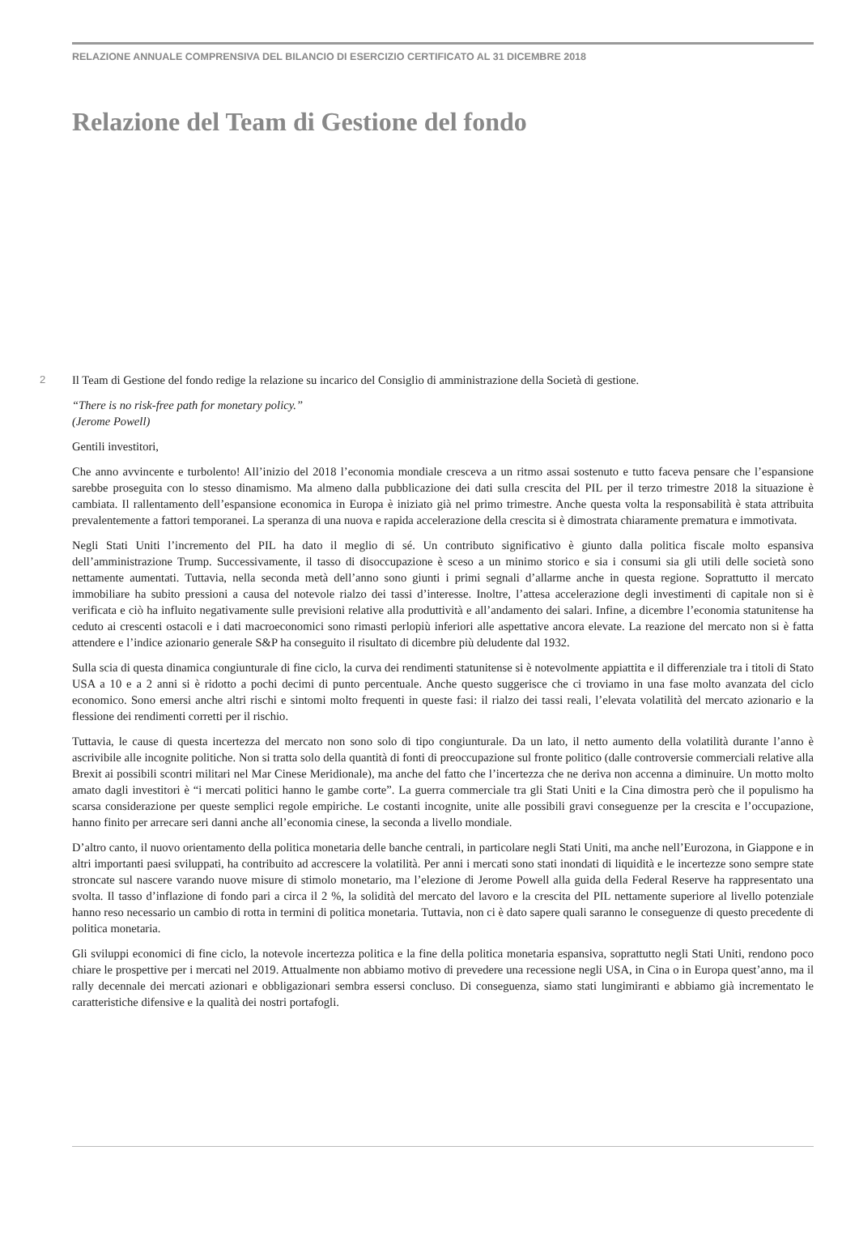RELAZIONE ANNUALE COMPRENSIVA DEL BILANCIO DI ESERCIZIO CERTIFICATO AL 31 DICEMBRE 2018
Relazione del Team di Gestione del fondo
2 Il Team di Gestione del fondo redige la relazione su incarico del Consiglio di amministrazione della Società di gestione.
“There is no risk-free path for monetary policy.”
(Jerome Powell)
Gentili investitori,
Che anno avvincente e turbolento! All’inizio del 2018 l’economia mondiale cresceva a un ritmo assai sostenuto e tutto faceva pensare che l’espansione sarebbe proseguita con lo stesso dinamismo. Ma almeno dalla pubblicazione dei dati sulla crescita del PIL per il terzo trimestre 2018 la situazione è cambiata. Il rallentamento dell’espansione economica in Europa è iniziato già nel primo trimestre. Anche questa volta la responsabilità è stata attribuita prevalentemente a fattori temporanei. La speranza di una nuova e rapida accelerazione della crescita si è dimostrata chiaramente prematura e immotivata.
Negli Stati Uniti l’incremento del PIL ha dato il meglio di sé. Un contributo significativo è giunto dalla politica fiscale molto espansiva dell’amministrazione Trump. Successivamente, il tasso di disoccupazione è sceso a un minimo storico e sia i consumi sia gli utili delle società sono nettamente aumentati. Tuttavia, nella seconda metà dell’anno sono giunti i primi segnali d’allarme anche in questa regione. Soprattutto il mercato immobiliare ha subito pressioni a causa del notevole rialzo dei tassi d’interesse. Inoltre, l’attesa accelerazione degli investimenti di capitale non si è verificata e ciò ha influito negativamente sulle previsioni relative alla produttività e all’andamento dei salari. Infine, a dicembre l’economia statunitense ha ceduto ai crescenti ostacoli e i dati macroeconomici sono rimasti perlopiù inferiori alle aspettative ancora elevate. La reazione del mercato non si è fatta attendere e l’indice azionario generale S&P ha conseguito il risultato di dicembre più deludente dal 1932.
Sulla scia di questa dinamica congiunturale di fine ciclo, la curva dei rendimenti statunitense si è notevolmente appiattita e il differenziale tra i titoli di Stato USA a 10 e a 2 anni si è ridotto a pochi decimi di punto percentuale. Anche questo suggerisce che ci troviamo in una fase molto avanzata del ciclo economico. Sono emersi anche altri rischi e sintomi molto frequenti in queste fasi: il rialzo dei tassi reali, l’elevata volatilità del mercato azionario e la flessione dei rendimenti corretti per il rischio.
Tuttavia, le cause di questa incertezza del mercato non sono solo di tipo congiunturale. Da un lato, il netto aumento della volatilità durante l’anno è ascrivibile alle incognite politiche. Non si tratta solo della quantità di fonti di preoccupazione sul fronte politico (dalle controversie commerciali relative alla Brexit ai possibili scontri militari nel Mar Cinese Meridionale), ma anche del fatto che l’incertezza che ne deriva non accenna a diminuire. Un motto molto amato dagli investitori è “i mercati politici hanno le gambe corte”. La guerra commerciale tra gli Stati Uniti e la Cina dimostra però che il populismo ha scarsa considerazione per queste semplici regole empiriche. Le costanti incognite, unite alle possibili gravi conseguenze per la crescita e l’occupazione, hanno finito per arrecare seri danni anche all’economia cinese, la seconda a livello mondiale.
D’altro canto, il nuovo orientamento della politica monetaria delle banche centrali, in particolare negli Stati Uniti, ma anche nell’Eurozona, in Giappone e in altri importanti paesi sviluppati, ha contribuito ad accrescere la volatilità. Per anni i mercati sono stati inondati di liquidità e le incertezze sono sempre state stroncate sul nascere varando nuove misure di stimolo monetario, ma l’elezione di Jerome Powell alla guida della Federal Reserve ha rappresentato una svolta. Il tasso d’inflazione di fondo pari a circa il 2 %, la solidità del mercato del lavoro e la crescita del PIL nettamente superiore al livello potenziale hanno reso necessario un cambio di rotta in termini di politica monetaria. Tuttavia, non ci è dato sapere quali saranno le conseguenze di questo precedente di politica monetaria.
Gli sviluppi economici di fine ciclo, la notevole incertezza politica e la fine della politica monetaria espansiva, soprattutto negli Stati Uniti, rendono poco chiare le prospettive per i mercati nel 2019. Attualmente non abbiamo motivo di prevedere una recessione negli USA, in Cina o in Europa quest’anno, ma il rally decennale dei mercati azionari e obbligazionari sembra essersi concluso. Di conseguenza, siamo stati lungimiranti e abbiamo già incrementato le caratteristiche difensive e la qualità dei nostri portafogli.